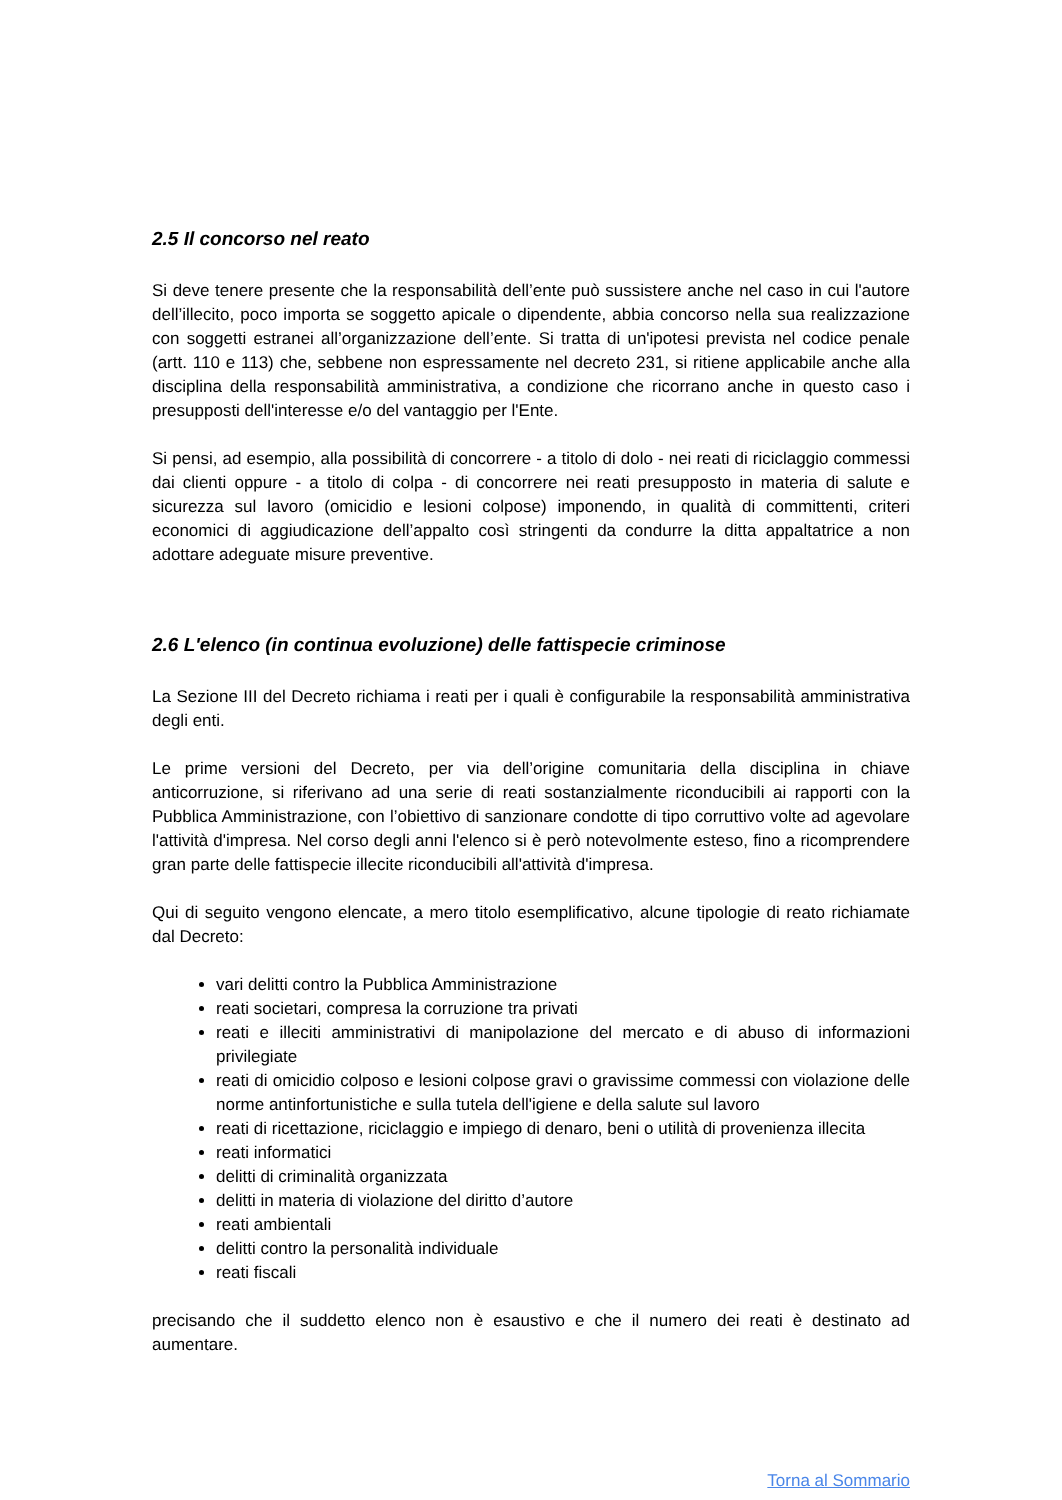2.5 Il concorso nel reato
Si deve tenere presente che la responsabilità dell’ente può sussistere anche nel caso in cui l'autore dell’illecito, poco importa se soggetto apicale o dipendente, abbia concorso nella sua realizzazione con soggetti estranei all’organizzazione dell’ente. Si tratta di un'ipotesi prevista nel codice penale (artt. 110 e 113) che, sebbene non espressamente nel decreto 231, si ritiene applicabile anche alla disciplina della responsabilità amministrativa, a condizione che ricorrano anche in questo caso i presupposti dell'interesse e/o del vantaggio per l'Ente.
Si pensi, ad esempio, alla possibilità di concorrere - a titolo di dolo - nei reati di riciclaggio commessi dai clienti oppure - a titolo di colpa - di concorrere nei reati presupposto in materia di salute e sicurezza sul lavoro (omicidio e lesioni colpose) imponendo, in qualità di committenti, criteri economici di aggiudicazione dell’appalto così stringenti da condurre la ditta appaltatrice a non adottare adeguate misure preventive.
2.6 L'elenco (in continua evoluzione) delle fattispecie criminose
La Sezione III del Decreto richiama i reati per i quali è configurabile la responsabilità amministrativa degli enti.
Le prime versioni del Decreto, per via dell’origine comunitaria della disciplina in chiave anticorruzione, si riferivano ad una serie di reati sostanzialmente riconducibili ai rapporti con la Pubblica Amministrazione, con l’obiettivo di sanzionare condotte di tipo corruttivo volte ad agevolare l'attività d'impresa. Nel corso degli anni l'elenco si è però notevolmente esteso, fino a ricomprendere gran parte delle fattispecie illecite riconducibili all'attività d'impresa.
Qui di seguito vengono elencate, a mero titolo esemplificativo, alcune tipologie di reato richiamate dal Decreto:
vari delitti contro la Pubblica Amministrazione
reati societari, compresa la corruzione tra privati
reati e illeciti amministrativi di manipolazione del mercato e di abuso di informazioni privilegiate
reati di omicidio colposo e lesioni colpose gravi o gravissime commessi con violazione delle norme antinfortunistiche e sulla tutela dell'igiene e della salute sul lavoro
reati di ricettazione, riciclaggio e impiego di denaro, beni o utilità di provenienza illecita
reati informatici
delitti di criminalità organizzata
delitti in materia di violazione del diritto d’autore
reati ambientali
delitti contro la personalità individuale
reati fiscali
precisando che il suddetto elenco non è esaustivo e che il numero dei reati è destinato ad aumentare.
Torna al Sommario